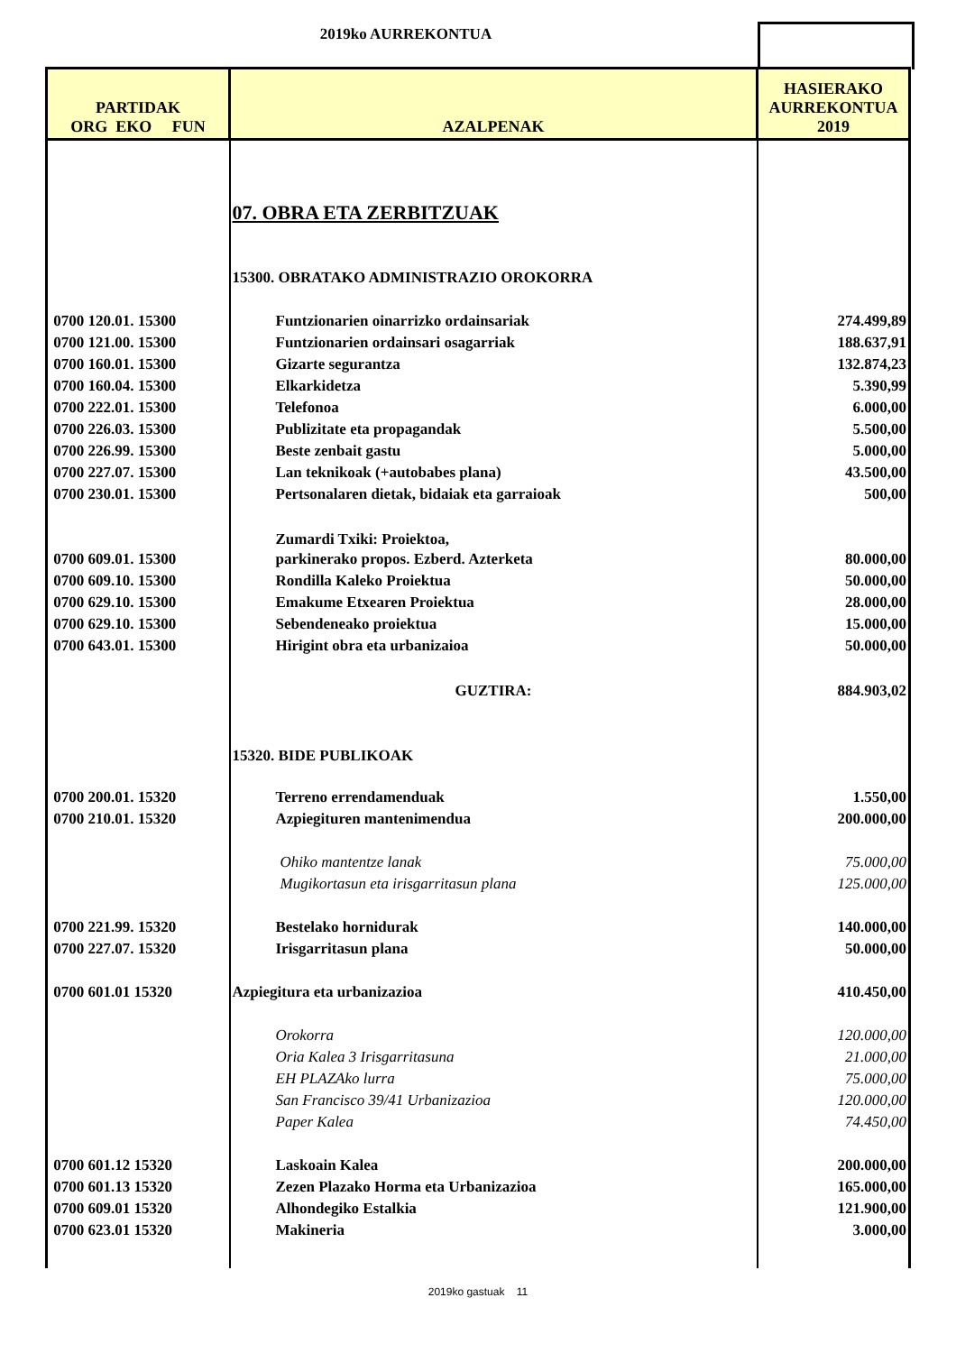2019ko AURREKONTUA
| PARTIDAK ORG EKO FUN | AZALPENAK | HASIERAKO AURREKONTUA 2019 |
| --- | --- | --- |
| | 07. OBRA ETA ZERBITZUAK | |
| | 15300. OBRATAKO ADMINISTRAZIO OROKORRA | |
| 0700 120.01. 15300 | Funtzionarien oinarrizko ordainsariak | 274.499,89 |
| 0700 121.00. 15300 | Funtzionarien ordainsari osagarriak | 188.637,91 |
| 0700 160.01. 15300 | Gizarte segurantza | 132.874,23 |
| 0700 160.04. 15300 | Elkarkidetza | 5.390,99 |
| 0700 222.01. 15300 | Telefonoa | 6.000,00 |
| 0700 226.03. 15300 | Publizitate eta propagandak | 5.500,00 |
| 0700 226.99. 15300 | Beste zenbait gastu | 5.000,00 |
| 0700 227.07. 15300 | Lan teknikoak (+autobabes plana) | 43.500,00 |
| 0700 230.01. 15300 | Pertsonalaren dietak, bidaiak eta garraioak | 500,00 |
| | Zumardi Txiki: Proiektoa, | |
| 0700 609.01. 15300 | parkinerako propos. Ezberd. Azterketa | 80.000,00 |
| 0700 609.10. 15300 | Rondilla Kaleko Proiektua | 50.000,00 |
| 0700 629.10. 15300 | Emakume Etxearen Proiektua | 28.000,00 |
| 0700 629.10. 15300 | Sebendeneako proiektua | 15.000,00 |
| 0700 643.01. 15300 | Hirigint obra eta urbanizaioa | 50.000,00 |
| | GUZTIRA: | 884.903,02 |
| | 15320. BIDE PUBLIKOAK | |
| 0700 200.01. 15320 | Terreno errendamenduak | 1.550,00 |
| 0700 210.01. 15320 | Azpiegituren mantenimendua | 200.000,00 |
| | Ohiko mantentze lanak | 75.000,00 |
| | Mugikortasun eta irisgarritasun plana | 125.000,00 |
| 0700 221.99. 15320 | Bestelako hornidurak | 140.000,00 |
| 0700 227.07. 15320 | Irisgarritasun plana | 50.000,00 |
| 0700 601.01 15320 | Azpiegitura eta urbanizazioa | 410.450,00 |
| | Orokorra | 120.000,00 |
| | Oria Kalea 3 Irisgarritasuna | 21.000,00 |
| | EH PLAZAko lurra | 75.000,00 |
| | San Francisco 39/41 Urbanizazioa | 120.000,00 |
| | Paper Kalea | 74.450,00 |
| 0700 601.12 15320 | Laskoain Kalea | 200.000,00 |
| 0700 601.13 15320 | Zezen Plazako Horma eta Urbanizazioa | 165.000,00 |
| 0700 609.01 15320 | Alhondegiko Estalkia | 121.900,00 |
| 0700 623.01 15320 | Makineria | 3.000,00 |
2019ko gastuak 11